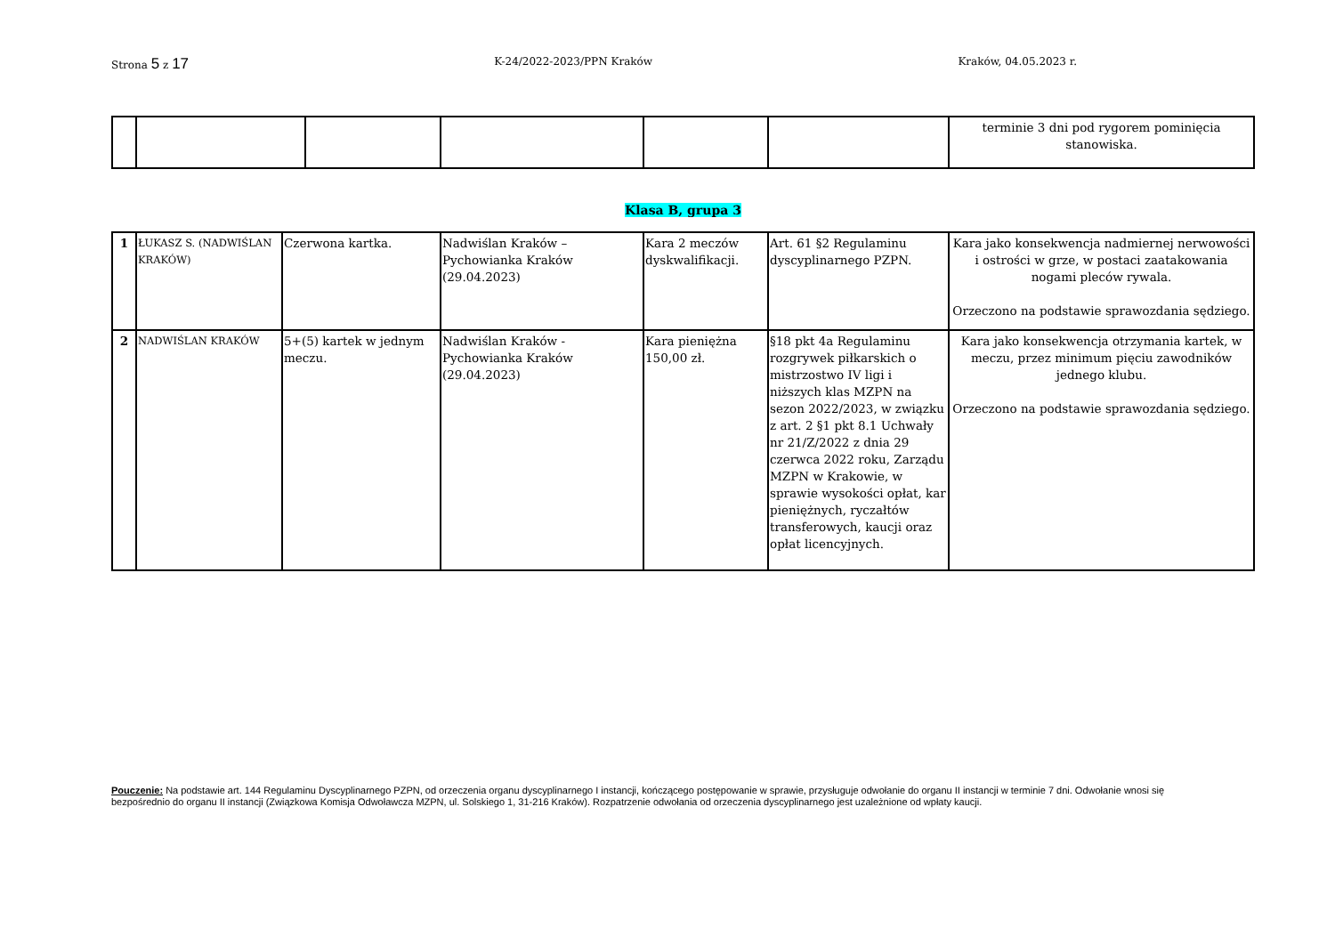Strona 5 z 17
K-24/2022-2023/PPN Kraków Kraków, 04.05.2023 r.
| | | | | | | terminie 3 dni pod rygorem pominięcia stanowiska. |
Klasa B, grupa 3
| 1 | ŁUKASZ S. (NADWIŚLAN KRAKÓW) | Czerwona kartka. | Nadwiślan Kraków – Pychowianka Kraków (29.04.2023) | Kara 2 meczów dyskwalifikacji. | Art. 61 §2 Regulaminu dyscyplinarnego PZPN. | Kara jako konsekwencja nadmiernej nerwowości i ostrości w grze, w postaci zaatakowania nogami pleców rywala. Orzeczono na podstawie sprawozdania sędziego. |
| 2 | NADWIŚLAN KRAKÓW | 5+(5) kartek w jednym meczu. | Nadwiślan Kraków - Pychowianka Kraków (29.04.2023) | Kara pieniężna 150,00 zł. | §18 pkt 4a Regulaminu rozgrywek piłkarskich o mistrzostwo IV ligi i niższych klas MZPN na sezon 2022/2023, w związku z art. 2 §1 pkt 8.1 Uchwały nr 21/Z/2022 z dnia 29 czerwca 2022 roku, Zarządu MZPN w Krakowie, w sprawie wysokości opłat, kar pieniężnych, ryczałtów transferowych, kaucji oraz opłat licencyjnych. | Kara jako konsekwencja otrzymania kartek, w meczu, przez minimum pięciu zawodników jednego klubu. Orzeczono na podstawie sprawozdania sędziego. |
Pouczenie: Na podstawie art. 144 Regulaminu Dyscyplinarnego PZPN, od orzeczenia organu dyscyplinarnego I instancji, kończącego postępowanie w sprawie, przysługuje odwołanie do organu II instancji w terminie 7 dni. Odwołanie wnosi się bezpośrednio do organu II instancji (Związkowa Komisja Odwoławcza MZPN, ul. Solskiego 1, 31-216 Kraków). Rozpatrzenie odwołania od orzeczenia dyscyplinarnego jest uzależnione od wpłaty kaucji.